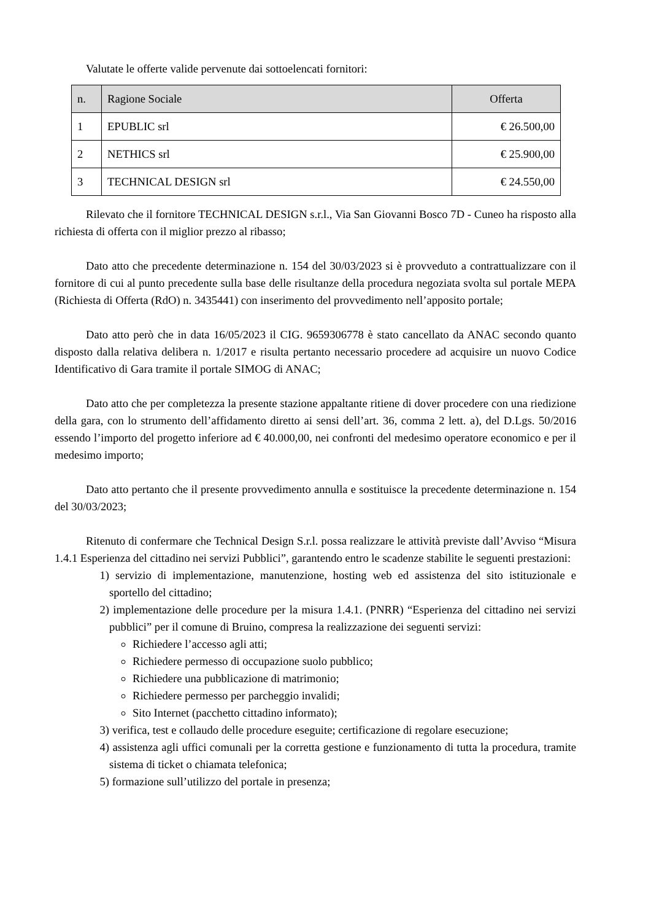Valutate le offerte valide pervenute dai sottoelencati fornitori:
| n. | Ragione Sociale | Offerta |
| --- | --- | --- |
| 1 | EPUBLIC srl | € 26.500,00 |
| 2 | NETHICS srl | € 25.900,00 |
| 3 | TECHNICAL DESIGN srl | € 24.550,00 |
Rilevato che il fornitore TECHNICAL DESIGN s.r.l., Via San Giovanni Bosco 7D - Cuneo ha risposto alla richiesta di offerta con il miglior prezzo al ribasso;
Dato atto che precedente determinazione n. 154 del 30/03/2023 si è provveduto a contrattualizzare con il fornitore di cui al punto precedente sulla base delle risultanze della procedura negoziata svolta sul portale MEPA (Richiesta di Offerta (RdO) n. 3435441) con inserimento del provvedimento nell’apposito portale;
Dato atto però che in data 16/05/2023 il CIG. 9659306778 è stato cancellato da ANAC secondo quanto disposto dalla relativa delibera n. 1/2017 e risulta pertanto necessario procedere ad acquisire un nuovo Codice Identificativo di Gara tramite il portale SIMOG di ANAC;
Dato atto che per completezza la presente stazione appaltante ritiene di dover procedere con una riedizione della gara, con lo strumento dell’affidamento diretto ai sensi dell’art. 36, comma 2 lett. a), del D.Lgs. 50/2016 essendo l’importo del progetto inferiore ad € 40.000,00, nei confronti del medesimo operatore economico e per il medesimo importo;
Dato atto pertanto che il presente provvedimento annulla e sostituisce la precedente determinazione n. 154 del 30/03/2023;
Ritenuto di confermare che Technical Design S.r.l. possa realizzare le attività previste dall’Avviso “Misura 1.4.1 Esperienza del cittadino nei servizi Pubblici”, garantendo entro le scadenze stabilite le seguenti prestazioni:
1) servizio di implementazione, manutenzione, hosting web ed assistenza del sito istituzionale e sportello del cittadino;
2) implementazione delle procedure per la misura 1.4.1. (PNRR) “Esperienza del cittadino nei servizi pubblici” per il comune di Bruino, compresa la realizzazione dei seguenti servizi:
Richiedere l’accesso agli atti;
Richiedere permesso di occupazione suolo pubblico;
Richiedere una pubblicazione di matrimonio;
Richiedere permesso per parcheggio invalidi;
Sito Internet (pacchetto cittadino informato);
3) verifica, test e collaudo delle procedure eseguite; certificazione di regolare esecuzione;
4) assistenza agli uffici comunali per la corretta gestione e funzionamento di tutta la procedura, tramite sistema di ticket o chiamata telefonica;
5) formazione sull’utilizzo del portale in presenza;